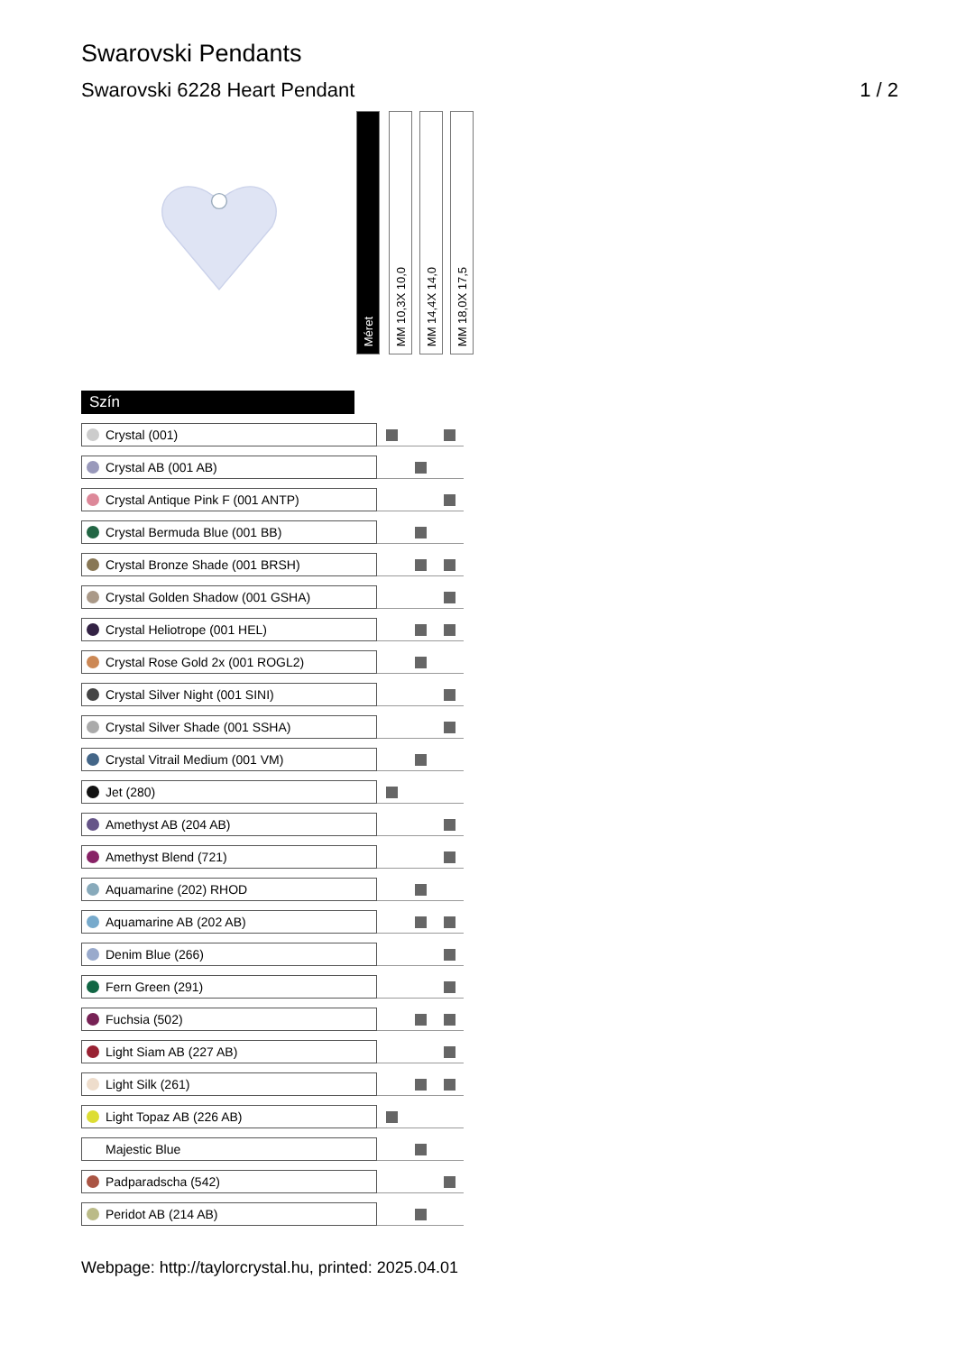Swarovski Pendants
Swarovski 6228 Heart Pendant 1 / 2
Méret
MM 10,3X 10,0
MM 14,4X 14,0
MM 18,0X 17,5
| Szín | | | |
| Crystal (001) | | | |
| Crystal AB (001 AB) | | | |
| Crystal Antique Pink F (001 ANTP) | | | |
| Crystal Bermuda Blue (001 BB) | | | |
| Crystal Bronze Shade (001 BRSH) | | | |
| Crystal Golden Shadow (001 GSHA) | | | |
| Crystal Heliotrope (001 HEL) | | | |
| Crystal Rose Gold 2x (001 ROGL2) | | | |
| Crystal Silver Night (001 SINI) | | | |
| Crystal Silver Shade (001 SSHA) | | | |
| Crystal Vitrail Medium (001 VM) | | | |
| Jet (280) | | | |
| Amethyst AB (204 AB) | | | |
| Amethyst Blend (721) | | | |
| Aquamarine (202) RHOD | | | |
| Aquamarine AB (202 AB) | | | |
| Denim Blue (266) | | | |
| Fern Green (291) | | | |
| Fuchsia (502) | | | |
| Light Siam AB (227 AB) | | | |
| Light Silk (261) | | | |
| Light Topaz AB (226 AB) | | | |
| Majestic Blue | | | |
| Padparadscha (542) | | | |
| Peridot AB (214 AB) | | | |
Webpage: http://taylorcrystal.hu, printed: 2025.04.01